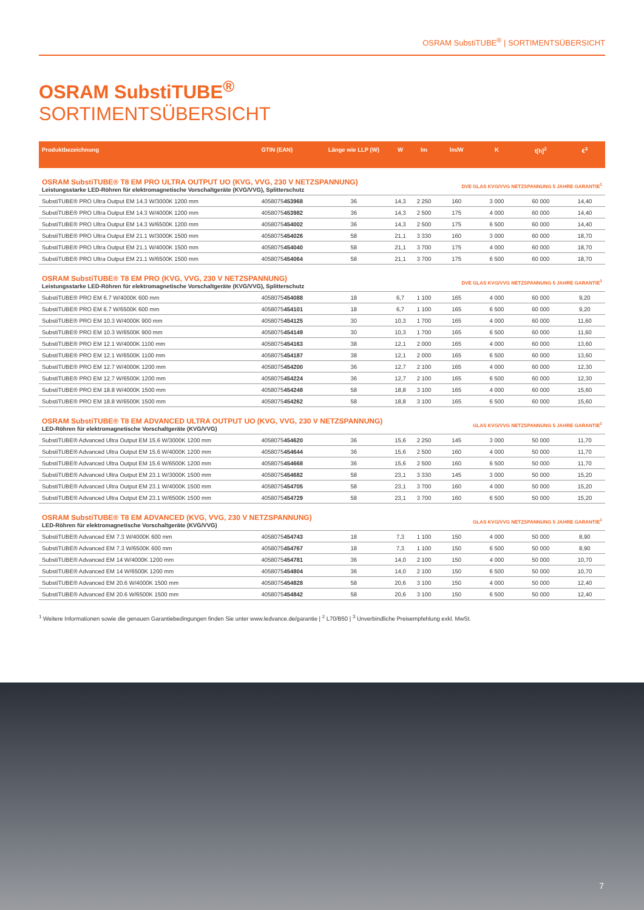OSRAM SubstiTUBE<sup>®</sup> | SORTIMENTSÜBERSICHT
OSRAM SubstiTUBE<sup>®</sup>
SORTIMENTSÜBERSICHT
| Produktbezeichnung | GTIN (EAN) | Länge wie LLP (W) | W | lm | lm/W | K | t[h]<sup>2</sup> | €<sup>3</sup> |
| --- | --- | --- | --- | --- | --- | --- | --- | --- |
| OSRAM SubstiTUBE® T8 EM PRO ULTRA OUTPUT UO (KVG, VVG, 230 V NETZSPANNUNG) Leistungsstarke LED-Röhren für elektromagnetische Vorschaltgeräte (KVG/VVG), Splitterschutz | | | | | DVE GLAS KVG/VVG NETZSPANNUNG 5 JAHRE GARANTIE<sup>1</sup> | | | |
| SubstiTUBE® PRO Ultra Output EM 14.3 W/3000K 1200 mm | 4058075 453968 | 36 | 14,3 | 2 250 | 160 | 3 000 | 60 000 | 14,40 |
| SubstiTUBE® PRO Ultra Output EM 14.3 W/4000K 1200 mm | 4058075 453982 | 36 | 14,3 | 2 500 | 175 | 4 000 | 60 000 | 14,40 |
| SubstiTUBE® PRO Ultra Output EM 14.3 W/6500K 1200 mm | 4058075 454002 | 36 | 14,3 | 2 500 | 175 | 6 500 | 60 000 | 14,40 |
| SubstiTUBE® PRO Ultra Output EM 21.1 W/3000K 1500 mm | 4058075 454026 | 58 | 21,1 | 3 330 | 160 | 3 000 | 60 000 | 18,70 |
| SubstiTUBE® PRO Ultra Output EM 21.1 W/4000K 1500 mm | 4058075 454040 | 58 | 21,1 | 3 700 | 175 | 4 000 | 60 000 | 18,70 |
| SubstiTUBE® PRO Ultra Output EM 21.1 W/6500K 1500 mm | 4058075 454064 | 58 | 21,1 | 3 700 | 175 | 6 500 | 60 000 | 18,70 |
| OSRAM SubstiTUBE® T8 EM PRO (KVG, VVG, 230 V NETZSPANNUNG) Leistungsstarke LED-Röhren für elektromagnetische Vorschaltgeräte (KVG/VVG), Splitterschutz | | | | | DVE GLAS KVG/VVG NETZSPANNUNG 5 JAHRE GARANTIE<sup>1</sup> | | | |
| SubstiTUBE® PRO EM 6.7 W/4000K 600 mm | 4058075 454088 | 18 | 6,7 | 1 100 | 165 | 4 000 | 60 000 | 9,20 |
| SubstiTUBE® PRO EM 6.7 W/6500K 600 mm | 4058075 454101 | 18 | 6,7 | 1 100 | 165 | 6 500 | 60 000 | 9,20 |
| SubstiTUBE® PRO EM 10.3 W/4000K 900 mm | 4058075 454125 | 30 | 10,3 | 1 700 | 165 | 4 000 | 60 000 | 11,60 |
| SubstiTUBE® PRO EM 10.3 W/6500K 900 mm | 4058075 454149 | 30 | 10,3 | 1 700 | 165 | 6 500 | 60 000 | 11,60 |
| SubstiTUBE® PRO EM 12.1 W/4000K 1100 mm | 4058075 454163 | 38 | 12,1 | 2 000 | 165 | 4 000 | 60 000 | 13,60 |
| SubstiTUBE® PRO EM 12.1 W/6500K 1100 mm | 4058075 454187 | 38 | 12,1 | 2 000 | 165 | 6 500 | 60 000 | 13,60 |
| SubstiTUBE® PRO EM 12.7 W/4000K 1200 mm | 4058075 454200 | 36 | 12,7 | 2 100 | 165 | 4 000 | 60 000 | 12,30 |
| SubstiTUBE® PRO EM 12.7 W/6500K 1200 mm | 4058075 454224 | 36 | 12,7 | 2 100 | 165 | 6 500 | 60 000 | 12,30 |
| SubstiTUBE® PRO EM 18.8 W/4000K 1500 mm | 4058075 454248 | 58 | 18,8 | 3 100 | 165 | 4 000 | 60 000 | 15,60 |
| SubstiTUBE® PRO EM 18.8 W/6500K 1500 mm | 4058075 454262 | 58 | 18,8 | 3 100 | 165 | 6 500 | 60 000 | 15,60 |
| OSRAM SubstiTUBE® T8 EM ADVANCED ULTRA OUTPUT UO (KVG, VVG, 230 V NETZSPANNUNG) LED-Röhren für elektromagnetische Vorschaltgeräte (KVG/VVG) | | | | | GLAS KVG/VVG NETZSPANNUNG 5 JAHRE GARANTIE<sup>1</sup> | | | |
| SubstiTUBE® Advanced Ultra Output EM 15.6 W/3000K 1200 mm | 4058075 454620 | 36 | 15,6 | 2 250 | 145 | 3 000 | 50 000 | 11,70 |
| SubstiTUBE® Advanced Ultra Output EM 15.6 W/4000K 1200 mm | 4058075 454644 | 36 | 15,6 | 2 500 | 160 | 4 000 | 50 000 | 11,70 |
| SubstiTUBE® Advanced Ultra Output EM 15.6 W/6500K 1200 mm | 4058075 454668 | 36 | 15,6 | 2 500 | 160 | 6 500 | 50 000 | 11,70 |
| SubstiTUBE® Advanced Ultra Output EM 23.1 W/3000K 1500 mm | 4058075 454682 | 58 | 23,1 | 3 330 | 145 | 3 000 | 50 000 | 15,20 |
| SubstiTUBE® Advanced Ultra Output EM 23.1 W/4000K 1500 mm | 4058075 454705 | 58 | 23,1 | 3 700 | 160 | 4 000 | 50 000 | 15,20 |
| SubstiTUBE® Advanced Ultra Output EM 23.1 W/6500K 1500 mm | 4058075 454729 | 58 | 23,1 | 3 700 | 160 | 6 500 | 50 000 | 15,20 |
| OSRAM SubstiTUBE® T8 EM ADVANCED (KVG, VVG, 230 V NETZSPANNUNG) LED-Röhren für elektromagnetische Vorschaltgeräte (KVG/VVG) | | | | | GLAS KVG/VVG NETZSPANNUNG 5 JAHRE GARANTIE<sup>1</sup> | | | |
| SubstiTUBE® Advanced EM 7.3 W/4000K 600 mm | 4058075 454743 | 18 | 7,3 | 1 100 | 150 | 4 000 | 50 000 | 8,90 |
| SubstiTUBE® Advanced EM 7.3 W/6500K 600 mm | 4058075 454767 | 18 | 7,3 | 1 100 | 150 | 6 500 | 50 000 | 8,90 |
| SubstiTUBE® Advanced EM 14 W/4000K 1200 mm | 4058075 454781 | 36 | 14,0 | 2 100 | 150 | 4 000 | 50 000 | 10,70 |
| SubstiTUBE® Advanced EM 14 W/6500K 1200 mm | 4058075 454804 | 36 | 14,0 | 2 100 | 150 | 6 500 | 50 000 | 10,70 |
| SubstiTUBE® Advanced EM 20.6 W/4000K 1500 mm | 4058075 454828 | 58 | 20,6 | 3 100 | 150 | 4 000 | 50 000 | 12,40 |
| SubstiTUBE® Advanced EM 20.6 W/6500K 1500 mm | 4058075 454842 | 58 | 20,6 | 3 100 | 150 | 6 500 | 50 000 | 12,40 |
<sup>1</sup> Weitere Informationen sowie die genauen Garantiebedingungen finden Sie unter www.ledvance.de/garantie | <sup>2</sup> L70/B50 | <sup>3</sup> Unverbindliche Preisempfehlung exkl. MwSt.
7